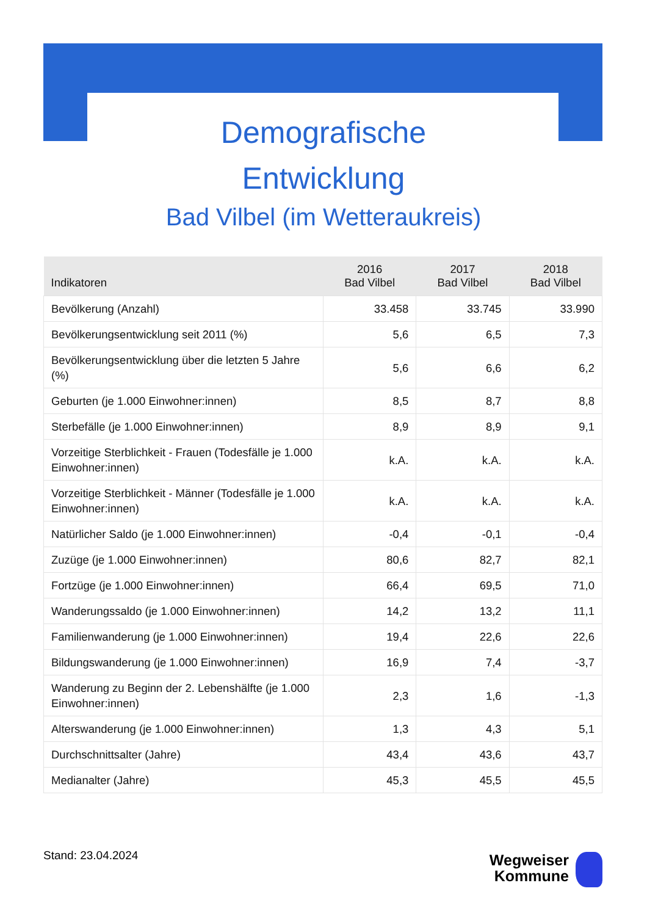Demografische
Entwicklung
Bad Vilbel (im Wetteraukreis)
| Indikatoren | 2016 Bad Vilbel | 2017 Bad Vilbel | 2018 Bad Vilbel |
| --- | --- | --- | --- |
| Bevölkerung (Anzahl) | 33.458 | 33.745 | 33.990 |
| Bevölkerungsentwicklung seit 2011 (%) | 5,6 | 6,5 | 7,3 |
| Bevölkerungsentwicklung über die letzten 5 Jahre (%) | 5,6 | 6,6 | 6,2 |
| Geburten (je 1.000 Einwohner:innen) | 8,5 | 8,7 | 8,8 |
| Sterbefälle (je 1.000 Einwohner:innen) | 8,9 | 8,9 | 9,1 |
| Vorzeitige Sterblichkeit - Frauen (Todesfälle je 1.000 Einwohner:innen) | k.A. | k.A. | k.A. |
| Vorzeitige Sterblichkeit - Männer (Todesfälle je 1.000 Einwohner:innen) | k.A. | k.A. | k.A. |
| Natürlicher Saldo (je 1.000 Einwohner:innen) | -0,4 | -0,1 | -0,4 |
| Zuzüge (je 1.000 Einwohner:innen) | 80,6 | 82,7 | 82,1 |
| Fortzüge (je 1.000 Einwohner:innen) | 66,4 | 69,5 | 71,0 |
| Wanderungssaldo (je 1.000 Einwohner:innen) | 14,2 | 13,2 | 11,1 |
| Familienwanderung (je 1.000 Einwohner:innen) | 19,4 | 22,6 | 22,6 |
| Bildungswanderung (je 1.000 Einwohner:innen) | 16,9 | 7,4 | -3,7 |
| Wanderung zu Beginn der 2. Lebenshälfte (je 1.000 Einwohner:innen) | 2,3 | 1,6 | -1,3 |
| Alterswanderung (je 1.000 Einwohner:innen) | 1,3 | 4,3 | 5,1 |
| Durchschnittsalter (Jahre) | 43,4 | 43,6 | 43,7 |
| Medianalter (Jahre) | 45,3 | 45,5 | 45,5 |
Stand: 23.04.2024
Wegweiser
Kommune